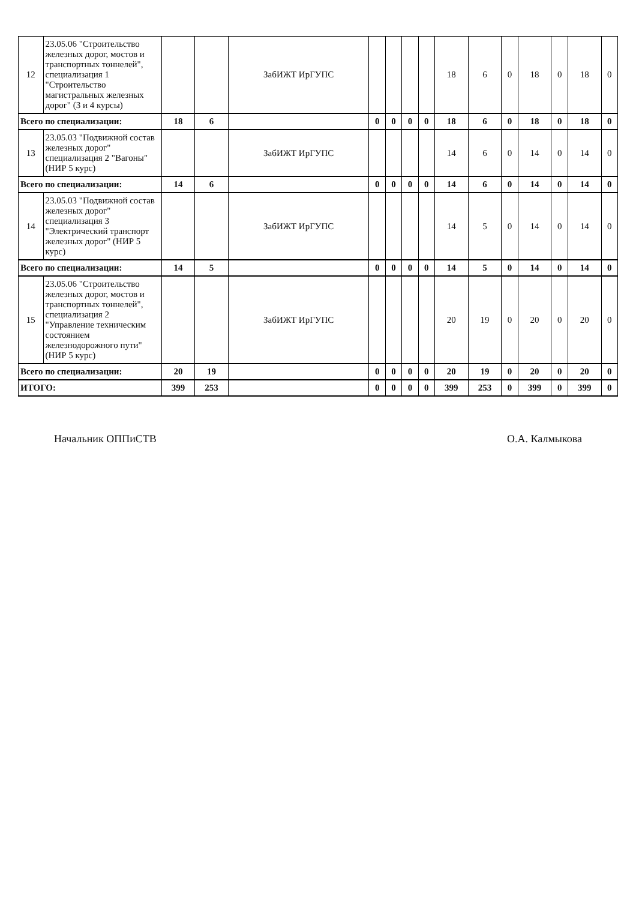| 12 | 23.05.06 "Строительство железных дорог, мостов и транспортных тоннелей", специализация 1 "Строительство магистральных железных дорог" (3 и 4 курсы) | | | ЗабИЖТ ИрГУПС | | | | | 18 | 6 | 0 | 18 | 0 | 18 | 0 |
| Всего по специализации: | | 18 | 6 | | 0 | 0 | 0 | 0 | 18 | 6 | 0 | 18 | 0 | 18 | 0 |
| 13 | 23.05.03 "Подвижной состав железных дорог" специализация 2 "Вагоны" (НИР 5 курс) | | | ЗабИЖТ ИрГУПС | | | | | 14 | 6 | 0 | 14 | 0 | 14 | 0 |
| Всего по специализации: | | 14 | 6 | | 0 | 0 | 0 | 0 | 14 | 6 | 0 | 14 | 0 | 14 | 0 |
| 14 | 23.05.03 "Подвижной состав железных дорог" специализация 3 "Электрический транспорт железных дорог" (НИР 5 курс) | | | ЗабИЖТ ИрГУПС | | | | | 14 | 5 | 0 | 14 | 0 | 14 | 0 |
| Всего по специализации: | | 14 | 5 | | 0 | 0 | 0 | 0 | 14 | 5 | 0 | 14 | 0 | 14 | 0 |
| 15 | 23.05.06 "Строительство железных дорог, мостов и транспортных тоннелей", специализация 2 "Управление техническим состоянием железнодорожного пути" (НИР 5 курс) | | | ЗабИЖТ ИрГУПС | | | | | 20 | 19 | 0 | 20 | 0 | 20 | 0 |
| Всего по специализации: | | 20 | 19 | | 0 | 0 | 0 | 0 | 20 | 19 | 0 | 20 | 0 | 20 | 0 |
| ИТОГО: | | 399 | 253 | | 0 | 0 | 0 | 0 | 399 | 253 | 0 | 399 | 0 | 399 | 0 |
Начальник ОППиСТВ О.А. Калмыкова